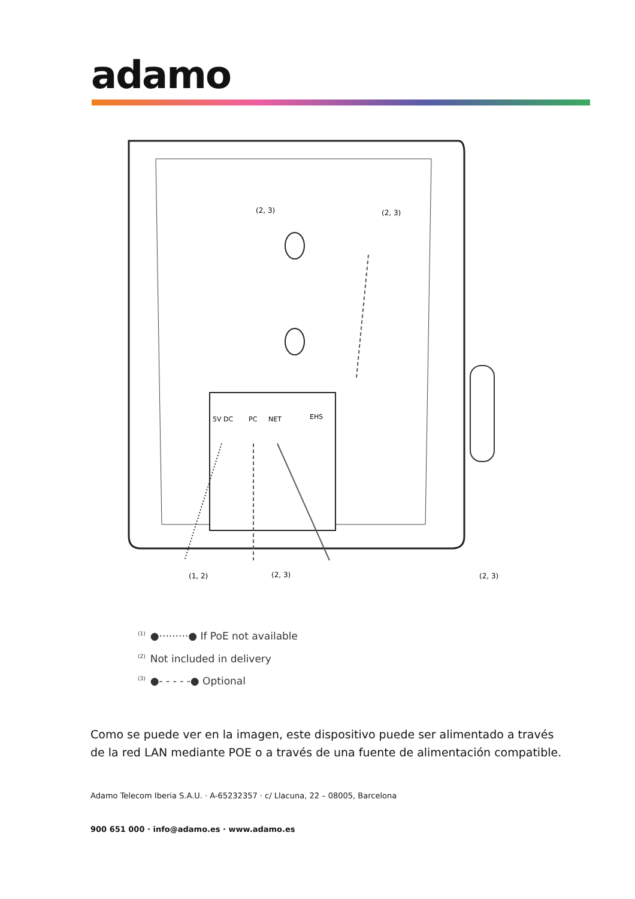adamo
5V DC
PC
NET
EHS
(2, 3)
(2, 3)
(1, 2)
(2, 3)
(2, 3)
<sup>(1)</sup>●·········● If PoE not available
<sup>(2)</sup> Not included in delivery
<sup>(3)</sup>●- - - - -● Optional
Como se puede ver en la imagen, este dispositivo puede ser alimentado a través de la red LAN mediante POE o a través de una fuente de alimentación compatible.
Adamo Telecom Iberia S.A.U. · A-65232357 · c/ Llacuna, 22 – 08005, Barcelona
900 651 000 · info@adamo.es · www.adamo.es